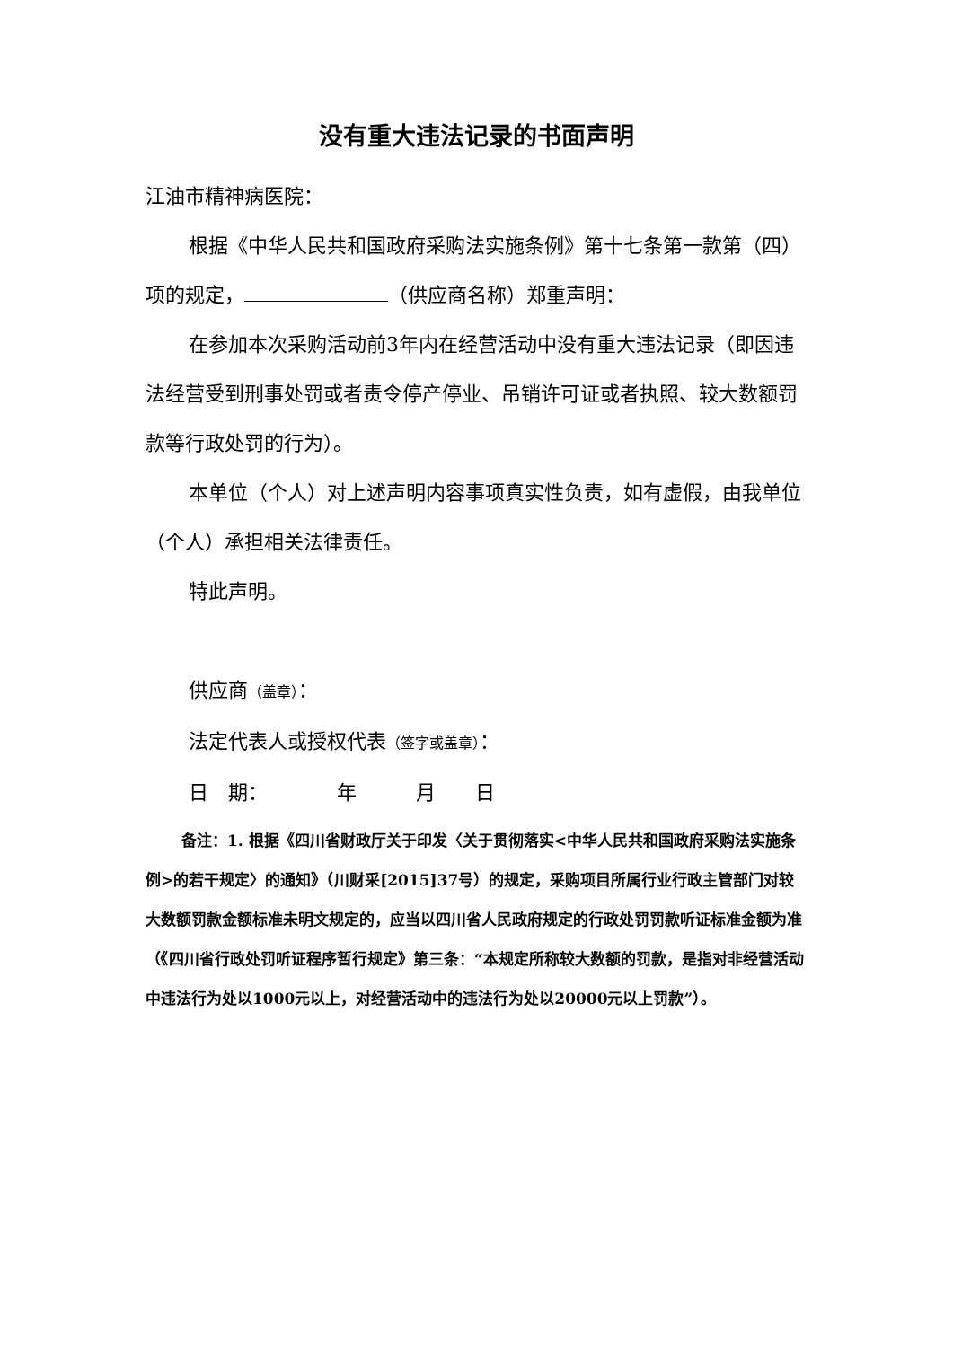没有重大违法记录的书面声明
江油市精神病医院：
根据《中华人民共和国政府采购法实施条例》第十七条第一款第（四）项的规定， （供应商名称）郑重声明：
在参加本次采购活动前3年内在经营活动中没有重大违法记录（即因违法经营受到刑事处罚或者责令停产停业、吊销许可证或者执照、较大数额罚款等行政处罚的行为）。
本单位（个人）对上述声明内容事项真实性负责，如有虚假，由我单位（个人）承担相关法律责任。
特此声明。
供应商（盖章）：
法定代表人或授权代表（签字或盖章）：
日　期：　　　　年　　　月　　日
备注：1. 根据《四川省财政厅关于印发〈关于贯彻落实<中华人民共和国政府采购法实施条例>的若干规定〉的通知》（川财采[2015]37号）的规定，采购项目所属行业行政主管部门对较大数额罚款金额标准未明文规定的，应当以四川省人民政府规定的行政处罚罚款听证标准金额为准（《四川省行政处罚听证程序暂行规定》第三条：“本规定所称较大数额的罚款，是指对非经营活动中违法行为处以1000元以上，对经营活动中的违法行为处以20000元以上罚款”）。